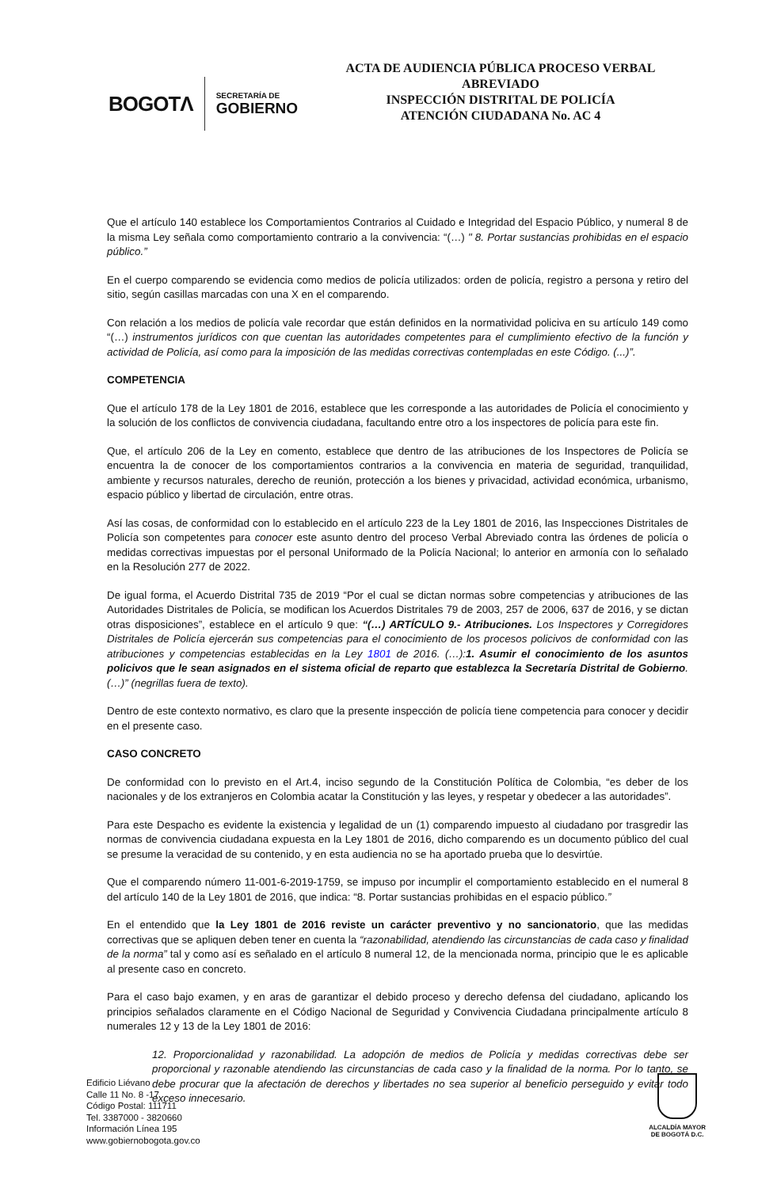BOGOTΛ
SECRETARÍA DE
GOBIERNO
ACTA DE AUDIENCIA PÚBLICA PROCESO VERBAL ABREVIADO
INSPECCIÓN DISTRITAL DE POLICÍA
ATENCIÓN CIUDADANA No. AC 4
Que el artículo 140 establece los Comportamientos Contrarios al Cuidado e Integridad del Espacio Público, y numeral 8 de la misma Ley señala como comportamiento contrario a la convivencia: “(…) " 8. Portar sustancias prohibidas en el espacio público.”
En el cuerpo comparendo se evidencia como medios de policía utilizados: orden de policía, registro a persona y retiro del sitio, según casillas marcadas con una X en el comparendo.
Con relación a los medios de policía vale recordar que están definidos en la normatividad policiva en su artículo 149 como “(…) instrumentos jurídicos con que cuentan las autoridades competentes para el cumplimiento efectivo de la función y actividad de Policía, así como para la imposición de las medidas correctivas contempladas en este Código. (...)”.
COMPETENCIA
Que el artículo 178 de la Ley 1801 de 2016, establece que les corresponde a las autoridades de Policía el conocimiento y la solución de los conflictos de convivencia ciudadana, facultando entre otro a los inspectores de policía para este fin.
Que, el artículo 206 de la Ley en comento, establece que dentro de las atribuciones de los Inspectores de Policía se encuentra la de conocer de los comportamientos contrarios a la convivencia en materia de seguridad, tranquilidad, ambiente y recursos naturales, derecho de reunión, protección a los bienes y privacidad, actividad económica, urbanismo, espacio público y libertad de circulación, entre otras.
Así las cosas, de conformidad con lo establecido en el artículo 223 de la Ley 1801 de 2016, las Inspecciones Distritales de Policía son competentes para conocer este asunto dentro del proceso Verbal Abreviado contra las órdenes de policía o medidas correctivas impuestas por el personal Uniformado de la Policía Nacional; lo anterior en armonía con lo señalado en la Resolución 277 de 2022.
De igual forma, el Acuerdo Distrital 735 de 2019 “Por el cual se dictan normas sobre competencias y atribuciones de las Autoridades Distritales de Policía, se modifican los Acuerdos Distritales 79 de 2003, 257 de 2006, 637 de 2016, y se dictan otras disposiciones”, establece en el artículo 9 que: “(…) ARTÍCULO 9.- Atribuciones. Los Inspectores y Corregidores Distritales de Policía ejercerán sus competencias para el conocimiento de los procesos policivos de conformidad con las atribuciones y competencias establecidas en la Ley 1801 de 2016. (…):1. Asumir el conocimiento de los asuntos policivos que le sean asignados en el sistema oficial de reparto que establezca la Secretaría Distrital de Gobierno. (…)” (negrillas fuera de texto).
Dentro de este contexto normativo, es claro que la presente inspección de policía tiene competencia para conocer y decidir en el presente caso.
CASO CONCRETO
De conformidad con lo previsto en el Art.4, inciso segundo de la Constitución Política de Colombia, “es deber de los nacionales y de los extranjeros en Colombia acatar la Constitución y las leyes, y respetar y obedecer a las autoridades”.
Para este Despacho es evidente la existencia y legalidad de un (1) comparendo impuesto al ciudadano por trasgredir las normas de convivencia ciudadana expuesta en la Ley 1801 de 2016, dicho comparendo es un documento público del cual se presume la veracidad de su contenido, y en esta audiencia no se ha aportado prueba que lo desvirtúe.
Que el comparendo número 11-001-6-2019-1759, se impuso por incumplir el comportamiento establecido en el numeral 8 del artículo 140 de la Ley 1801 de 2016, que indica: “8. Portar sustancias prohibidas en el espacio público.”
En el entendido que la Ley 1801 de 2016 reviste un carácter preventivo y no sancionatorio, que las medidas correctivas que se apliquen deben tener en cuenta la “razonabilidad, atendiendo las circunstancias de cada caso y finalidad de la norma” tal y como así es señalado en el artículo 8 numeral 12, de la mencionada norma, principio que le es aplicable al presente caso en concreto.
Para el caso bajo examen, y en aras de garantizar el debido proceso y derecho defensa del ciudadano, aplicando los principios señalados claramente en el Código Nacional de Seguridad y Convivencia Ciudadana principalmente artículo 8 numerales 12 y 13 de la Ley 1801 de 2016:
12. Proporcionalidad y razonabilidad. La adopción de medios de Policía y medidas correctivas debe ser proporcional y razonable atendiendo las circunstancias de cada caso y la finalidad de la norma. Por lo tanto, se debe procurar que la afectación de derechos y libertades no sea superior al beneficio perseguido y evitar todo exceso innecesario.
Edificio Liévano
Calle 11 No. 8 -17
Código Postal: 111711
Tel. 3387000 - 3820660
Información Línea 195
www.gobiernobogota.gov.co
ALCALDÍA MAYOR
DE BOGOTÁ D.C.